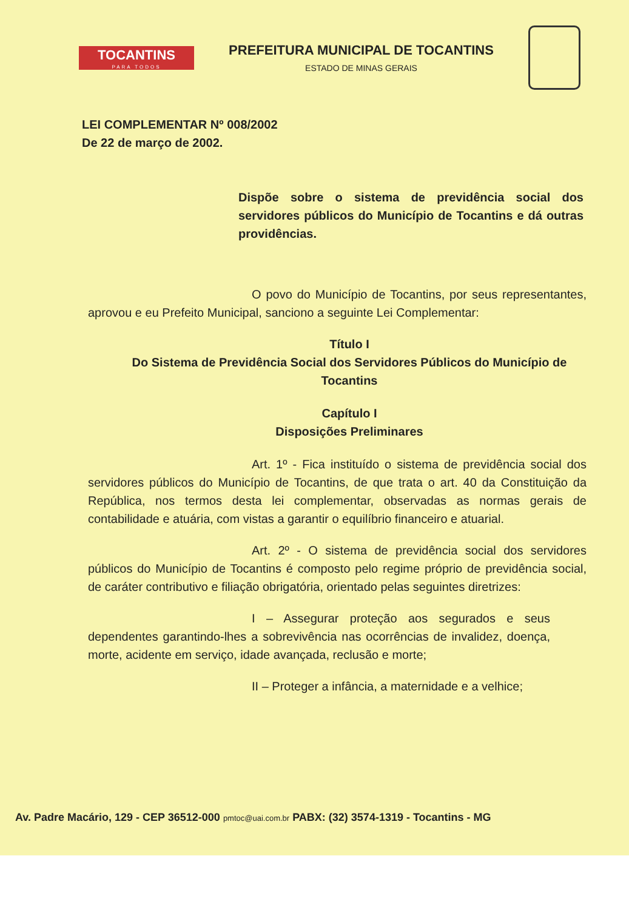TOCANTINS
PARA TODOS
PREFEITURA MUNICIPAL DE TOCANTINS
ESTADO DE MINAS GERAIS
LEI COMPLEMENTAR Nº 008/2002
De 22 de março de 2002.
Dispõe sobre o sistema de previdência social dos servidores públicos do Município de Tocantins e dá outras providências.
O povo do Município de Tocantins, por seus representantes, aprovou e eu Prefeito Municipal, sanciono a seguinte Lei Complementar:
Título I
Do Sistema de Previdência Social dos Servidores Públicos do Município de Tocantins
Capítulo I
Disposições Preliminares
Art. 1º - Fica instituído o sistema de previdência social dos servidores públicos do Município de Tocantins, de que trata o art. 40 da Constituição da República, nos termos desta lei complementar, observadas as normas gerais de contabilidade e atuária, com vistas a garantir o equilíbrio financeiro e atuarial.
Art. 2º - O sistema de previdência social dos servidores públicos do Município de Tocantins é composto pelo regime próprio de previdência social, de caráter contributivo e filiação obrigatória, orientado pelas seguintes diretrizes:
I – Assegurar proteção aos segurados e seus dependentes garantindo-lhes a sobrevivência nas ocorrências de invalidez, doença, morte, acidente em serviço, idade avançada, reclusão e morte;
II – Proteger a infância, a maternidade e a velhice;
Av. Padre Macário, 129 - CEP 36512-000 pmtoc@uai.com.br PABX: (32) 3574-1319 - Tocantins - MG